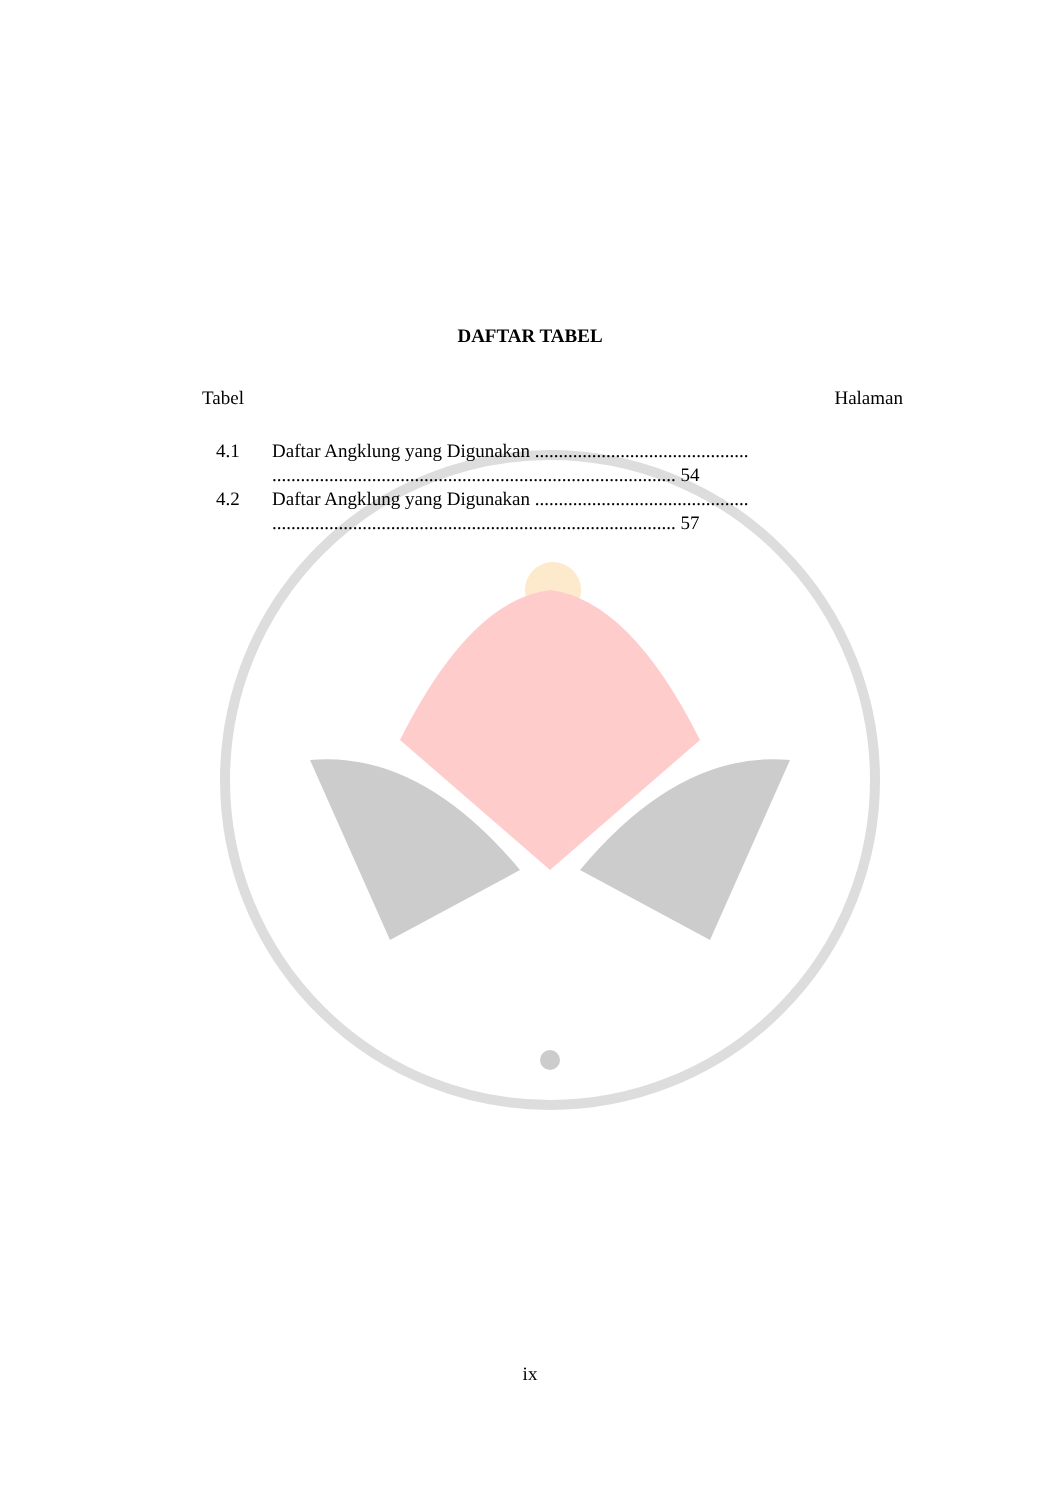DAFTAR TABEL
Tabel Halaman
4.1 Daftar Angklung yang Digunakan ............................................. ..................................................................................... 54
4.2 Daftar Angklung yang Digunakan ............................................. ..................................................................................... 57
ix